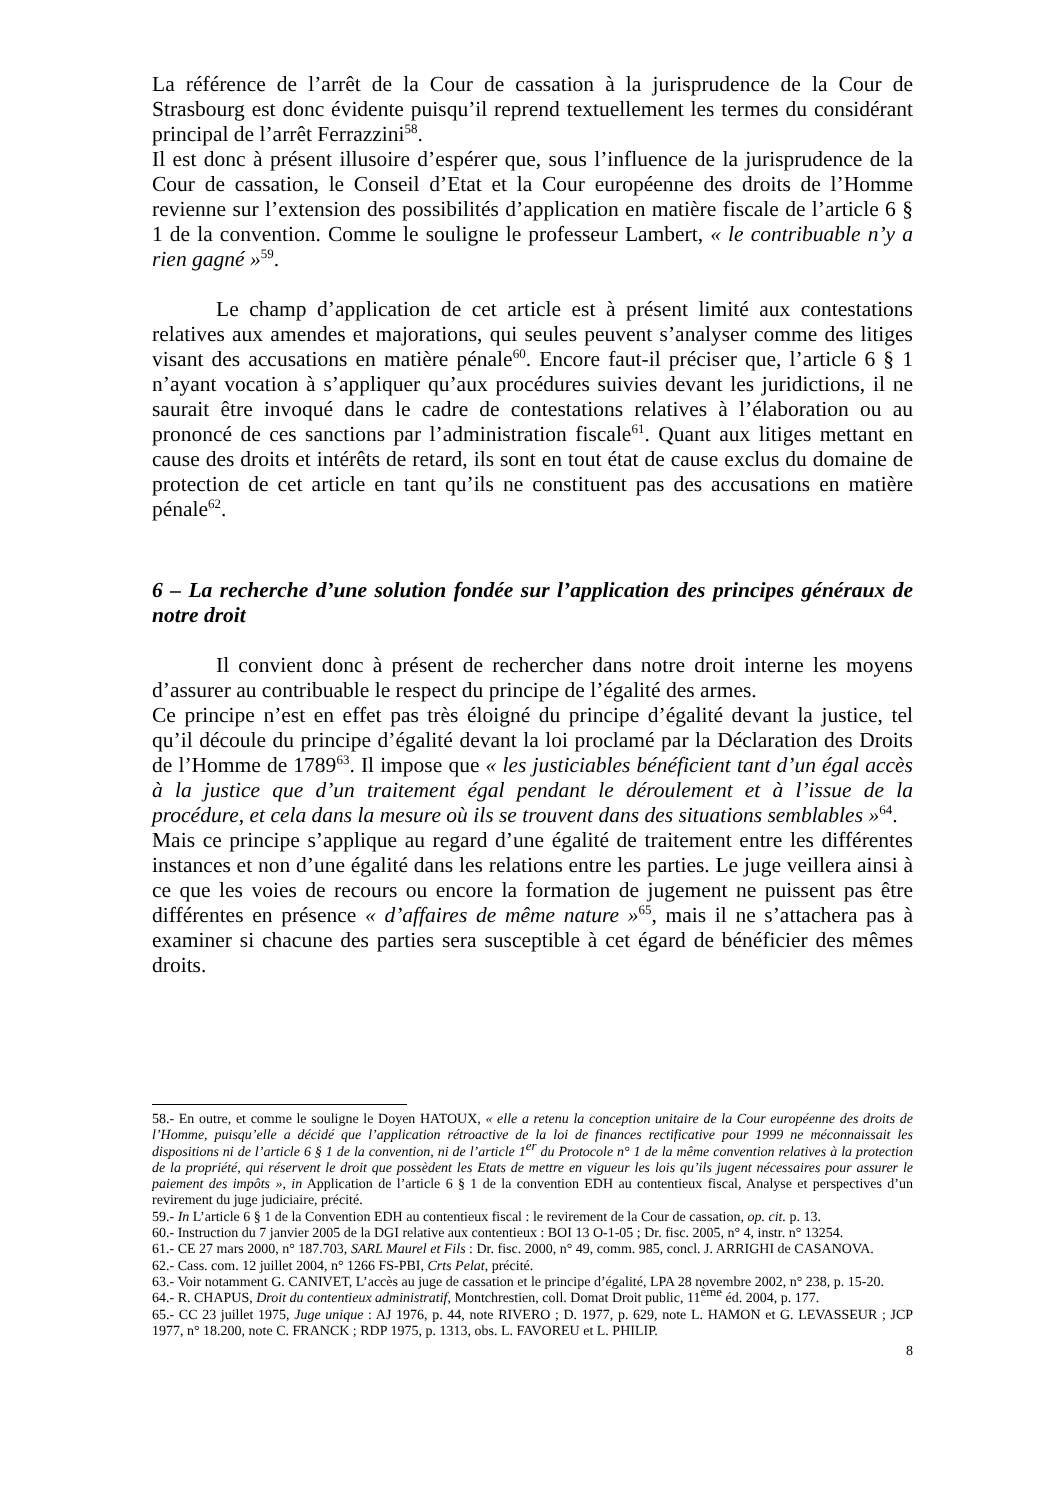La référence de l’arrêt de la Cour de cassation à la jurisprudence de la Cour de Strasbourg est donc évidente puisqu’il reprend textuellement les termes du considérant principal de l’arrêt Ferrazzini<sup>58</sup>.
Il est donc à présent illusoire d’espérer que, sous l’influence de la jurisprudence de la Cour de cassation, le Conseil d’Etat et la Cour européenne des droits de l’Homme revienne sur l’extension des possibilités d’application en matière fiscale de l’article 6 § 1 de la convention. Comme le souligne le professeur Lambert, « le contribuable n’y a rien gagné »<sup>59</sup>.
Le champ d’application de cet article est à présent limité aux contestations relatives aux amendes et majorations, qui seules peuvent s’analyser comme des litiges visant des accusations en matière pénale<sup>60</sup>. Encore faut-il préciser que, l’article 6 § 1 n’ayant vocation à s’appliquer qu’aux procédures suivies devant les juridictions, il ne saurait être invoqué dans le cadre de contestations relatives à l’élaboration ou au prononcé de ces sanctions par l’administration fiscale<sup>61</sup>. Quant aux litiges mettant en cause des droits et intérêts de retard, ils sont en tout état de cause exclus du domaine de protection de cet article en tant qu’ils ne constituent pas des accusations en matière pénale<sup>62</sup>.
6 – La recherche d’une solution fondée sur l’application des principes généraux de notre droit
Il convient donc à présent de rechercher dans notre droit interne les moyens d’assurer au contribuable le respect du principe de l’égalité des armes.
Ce principe n’est en effet pas très éloigné du principe d’égalité devant la justice, tel qu’il découle du principe d’égalité devant la loi proclamé par la Déclaration des Droits de l’Homme de 1789<sup>63</sup>. Il impose que « les justiciables bénéficient tant d’un égal accès à la justice que d’un traitement égal pendant le déroulement et à l’issue de la procédure, et cela dans la mesure où ils se trouvent dans des situations semblables »<sup>64</sup>.
Mais ce principe s’applique au regard d’une égalité de traitement entre les différentes instances et non d’une égalité dans les relations entre les parties. Le juge veillera ainsi à ce que les voies de recours ou encore la formation de jugement ne puissent pas être différentes en présence « d’affaires de même nature »<sup>65</sup>, mais il ne s’attachera pas à examiner si chacune des parties sera susceptible à cet égard de bénéficier des mêmes droits.
58.- En outre, et comme le souligne le Doyen HATOUX, « elle a retenu la conception unitaire de la Cour européenne des droits de l’Homme, puisqu’elle a décidé que l’application rétroactive de la loi de finances rectificative pour 1999 ne méconnaissait les dispositions ni de l’article 6 § 1 de la convention, ni de l’article 1<sup>er</sup> du Protocole n° 1 de la même convention relatives à la protection de la propriété, qui réservent le droit que possèdent les Etats de mettre en vigueur les lois qu’ils jugent nécessaires pour assurer le paiement des impôts », in Application de l’article 6 § 1 de la convention EDH au contentieux fiscal, Analyse et perspectives d’un revirement du juge judiciaire, précité.
59.- In L’article 6 § 1 de la Convention EDH au contentieux fiscal : le revirement de la Cour de cassation, op. cit. p. 13.
60.- Instruction du 7 janvier 2005 de la DGI relative aux contentieux : BOI 13 O-1-05 ; Dr. fisc. 2005, n° 4, instr. n° 13254.
61.- CE 27 mars 2000, n° 187.703, SARL Maurel et Fils : Dr. fisc. 2000, n° 49, comm. 985, concl. J. ARRIGHI de CASANOVA.
62.- Cass. com. 12 juillet 2004, n° 1266 FS-PBI, Crts Pelat, précité.
63.- Voir notamment G. CANIVET, L’accès au juge de cassation et le principe d’égalité, LPA 28 novembre 2002, n° 238, p. 15-20.
64.- R. CHAPUS, Droit du contentieux administratif, Montchrestien, coll. Domat Droit public, 11<sup>ème</sup> éd. 2004, p. 177.
65.- CC 23 juillet 1975, Juge unique : AJ 1976, p. 44, note RIVERO ; D. 1977, p. 629, note L. HAMON et G. LEVASSEUR ; JCP 1977, n° 18.200, note C. FRANCK ; RDP 1975, p. 1313, obs. L. FAVOREU et L. PHILIP.
8